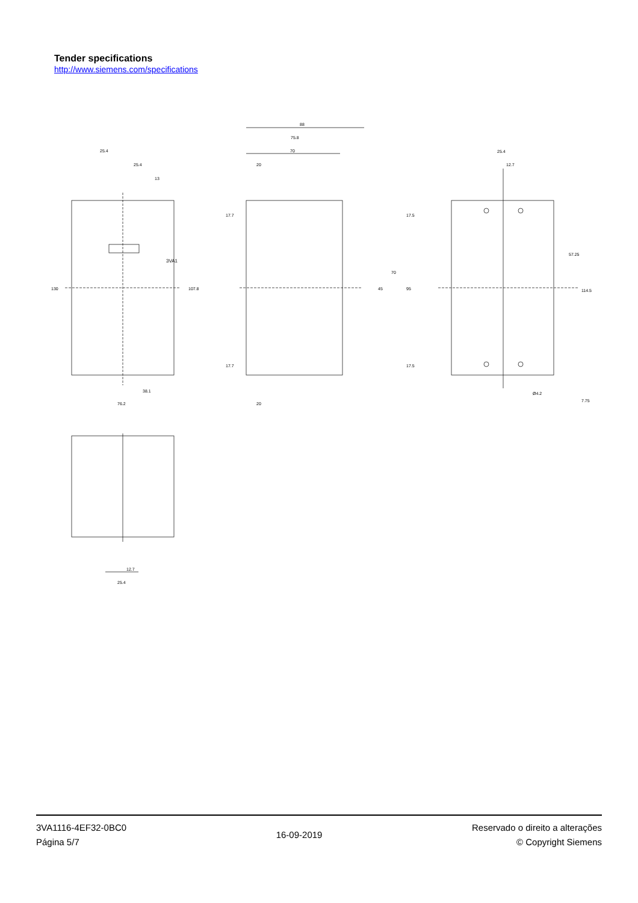Tender specifications
http://www.siemens.com/specifications
25.4
25.4
13
130
107.8
38.1
76.2
3VA1
88
75.8
70
20
20
17.7
17.5
70
45
95
17.7
17.5
25.4
12.7
57.25
114.5
Ø4.2
7.75
12.7
25.4
3VA1116-4EF32-0BC0
Página 5/7
16-09-2019
Reservado o direito a alterações
© Copyright Siemens